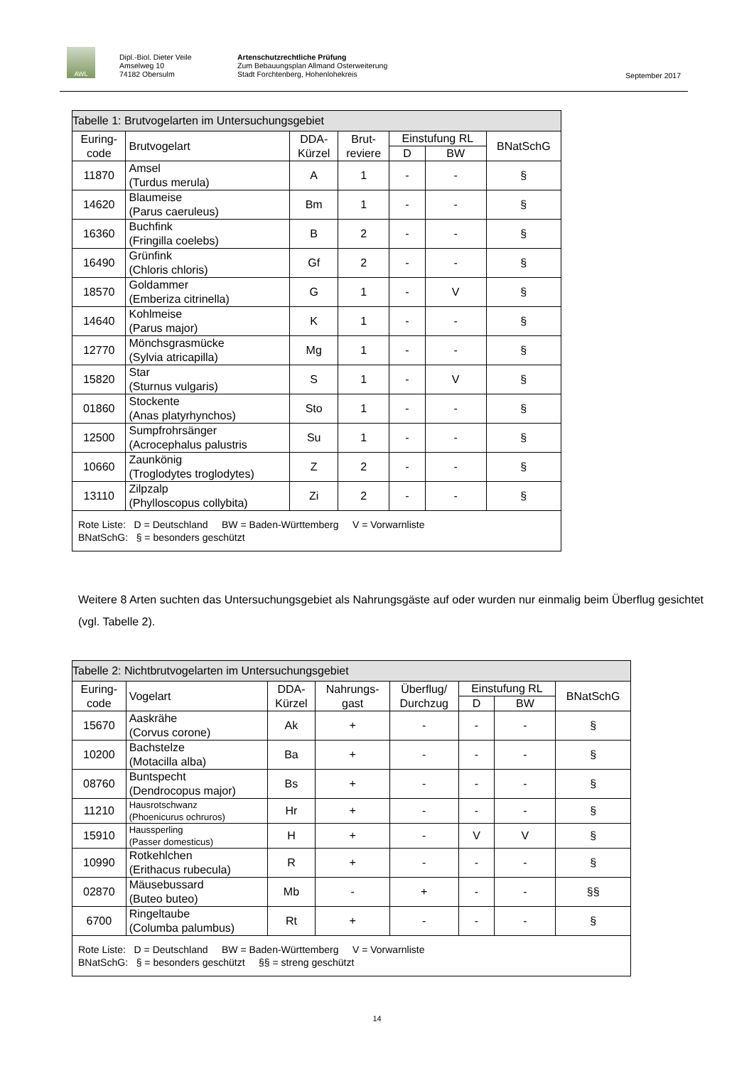AWL
Dipl.-Biol. Dieter Veile
Amselweg 10
74182 Obersulm
Artenschutzrechtliche Prüfung
Zum Bebauungsplan Allmand Osterweiterung
Stadt Forchtenberg, Hohenlohekreis
September 2017
| Tabelle 1: Brutvogelarten im Untersuchungsgebiet | | | | | | |
| Euring- code | Brutvogelart | DDA- Kürzel | Brut- reviere | Einstufung RL | | BNatSchG |
| | | | | D | BW | |
| 11870 | Amsel (Turdus merula) | A | 1 | - | - | § |
| 14620 | Blaumeise (Parus caeruleus) | Bm | 1 | - | - | § |
| 16360 | Buchfink (Fringilla coelebs) | B | 2 | - | - | § |
| 16490 | Grünfink (Chloris chloris) | Gf | 2 | - | - | § |
| 18570 | Goldammer (Emberiza citrinella) | G | 1 | - | V | § |
| 14640 | Kohlmeise (Parus major) | K | 1 | - | - | § |
| 12770 | Mönchsgrasmücke (Sylvia atricapilla) | Mg | 1 | - | - | § |
| 15820 | Star (Sturnus vulgaris) | S | 1 | - | V | § |
| 01860 | Stockente (Anas platyrhynchos) | Sto | 1 | - | - | § |
| 12500 | Sumpfrohrsänger (Acrocephalus palustris | Su | 1 | - | - | § |
| 10660 | Zaunkönig (Troglodytes troglodytes) | Z | 2 | - | - | § |
| 13110 | Zilpzalp (Phylloscopus collybita) | Zi | 2 | - | - | § |
| Rote Liste: D = Deutschland BW = Baden-Württemberg V = Vorwarnliste BNatSchG: § = besonders geschützt | | | | | | |
Weitere 8 Arten suchten das Untersuchungsgebiet als Nahrungsgäste auf oder wurden nur einmalig beim Überflug gesichtet (vgl. Tabelle 2).
| Tabelle 2: Nichtbrutvogelarten im Untersuchungsgebiet | | | | | | | |
| Euring- code | Vogelart | DDA- Kürzel | Nahrungs- gast | Überflug/ Durchzug | Einstufung RL | | BNatSchG |
| | | | | | D | BW | |
| 15670 | Aaskrähe (Corvus corone) | Ak | + | - | - | - | § |
| 10200 | Bachstelze (Motacilla alba) | Ba | + | - | - | - | § |
| 08760 | Buntspecht (Dendrocopus major) | Bs | + | - | - | - | § |
| 11210 | Hausrotschwanz (Phoenicurus ochruros) | Hr | + | - | - | - | § |
| 15910 | Haussperling (Passer domesticus) | H | + | - | V | V | § |
| 10990 | Rotkehlchen (Erithacus rubecula) | R | + | - | - | - | § |
| 02870 | Mäusebussard (Buteo buteo) | Mb | - | + | - | - | §§ |
| 6700 | Ringeltaube (Columba palumbus) | Rt | + | - | - | - | § |
| Rote Liste: D = Deutschland BW = Baden-Württemberg V = Vorwarnliste BNatSchG: § = besonders geschützt §§ = streng geschützt | | | | | | | |
14